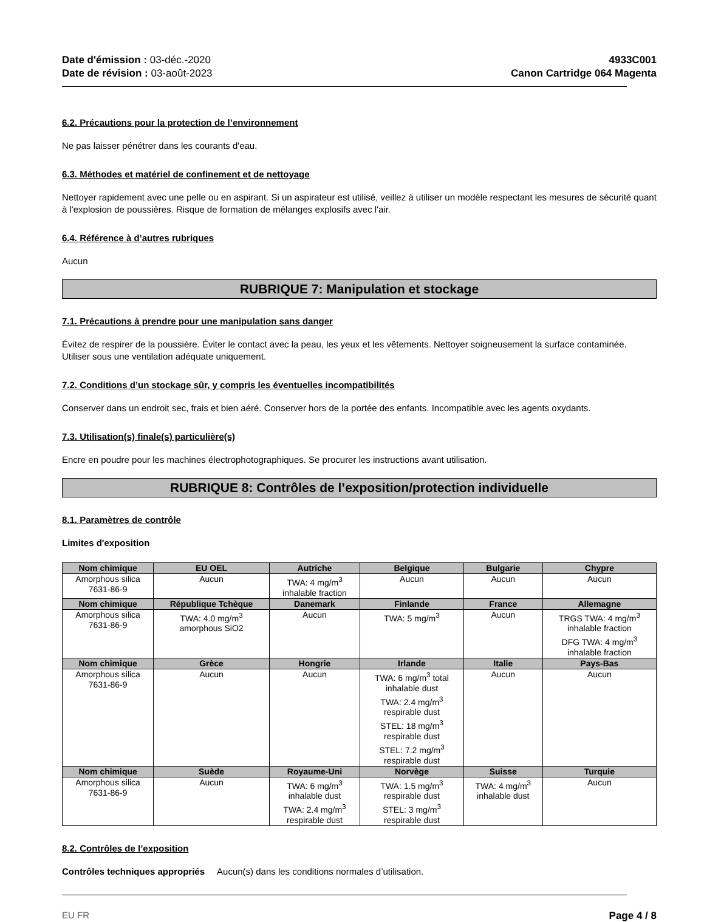Date d'émission : 03-déc.-2020
Date de révision : 03-août-2023
4933C001
Canon Cartridge 064 Magenta
6.2. Précautions pour la protection de l’environnement
Ne pas laisser pénétrer dans les courants d'eau.
6.3. Méthodes et matériel de confinement et de nettoyage
Nettoyer rapidement avec une pelle ou en aspirant. Si un aspirateur est utilisé, veillez à utiliser un modèle respectant les mesures de sécurité quant à l'explosion de poussières. Risque de formation de mélanges explosifs avec l'air.
6.4. Référence à d’autres rubriques
Aucun
RUBRIQUE 7: Manipulation et stockage
7.1. Précautions à prendre pour une manipulation sans danger
Évitez de respirer de la poussière. Éviter le contact avec la peau, les yeux et les vêtements. Nettoyer soigneusement la surface contaminée. Utiliser sous une ventilation adéquate uniquement.
7.2. Conditions d’un stockage sûr, y compris les éventuelles incompatibilités
Conserver dans un endroit sec, frais et bien aéré. Conserver hors de la portée des enfants. Incompatible avec les agents oxydants.
7.3. Utilisation(s) finale(s) particulière(s)
Encre en poudre pour les machines électrophotographiques. Se procurer les instructions avant utilisation.
RUBRIQUE 8: Contrôles de l’exposition/protection individuelle
8.1. Paramètres de contrôle
Limites d'exposition
| Nom chimique | EU OEL | Autriche | Belgique | Bulgarie | Chypre |
| --- | --- | --- | --- | --- | --- |
| Amorphous silica 7631-86-9 | Aucun | TWA: 4 mg/m<sup>3</sup> inhalable fraction | Aucun | Aucun | Aucun |
| Nom chimique | République Tchèque | Danemark | Finlande | France | Allemagne |
| Amorphous silica 7631-86-9 | TWA: 4.0 mg/m<sup>3</sup> amorphous SiO2 | Aucun | TWA: 5 mg/m<sup>3</sup> | Aucun | TRGS TWA: 4 mg/m<sup>3</sup> inhalable fraction DFG TWA: 4 mg/m<sup>3</sup> inhalable fraction |
| Nom chimique | Grèce | Hongrie | Irlande | Italie | Pays-Bas |
| Amorphous silica 7631-86-9 | Aucun | Aucun | TWA: 6 mg/m<sup>3</sup> total inhalable dust TWA: 2.4 mg/m<sup>3</sup> respirable dust STEL: 18 mg/m<sup>3</sup> respirable dust STEL: 7.2 mg/m<sup>3</sup> respirable dust | Aucun | Aucun |
| Nom chimique | Suède | Royaume-Uni | Norvège | Suisse | Turquie |
| Amorphous silica 7631-86-9 | Aucun | TWA: 6 mg/m<sup>3</sup> inhalable dust TWA: 2.4 mg/m<sup>3</sup> respirable dust | TWA: 1.5 mg/m<sup>3</sup> respirable dust STEL: 3 mg/m<sup>3</sup> respirable dust | TWA: 4 mg/m<sup>3</sup> inhalable dust | Aucun |
8.2. Contrôles de l’exposition
Contrôles techniques appropriés Aucun(s) dans les conditions normales d’utilisation.
EU FR Page 4 / 8